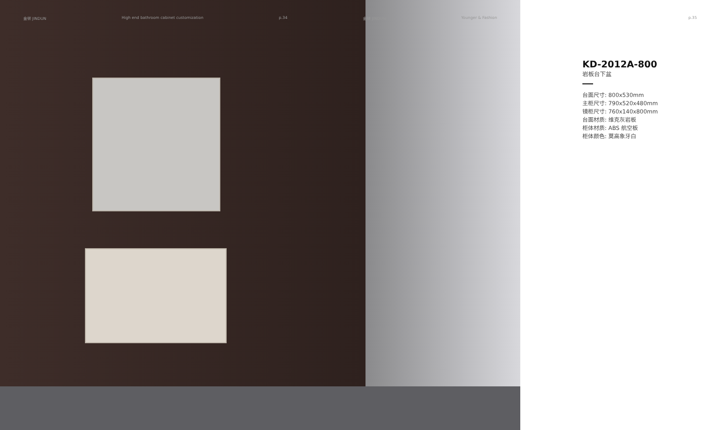金顿 JINDUN High end bathroom cabinet customization p.34 金顿 JINDUN Younger & Fashion
p.35
KD-2012A-800
岩板台下盆
台面尺寸: 800x530mm
主柜尺寸: 790x520x480mm
镜柜尺寸: 760x140x800mm
台面材质: 维克灰岩板
柜体材质: ABS 航空板
柜体颜色: 莫高象牙白